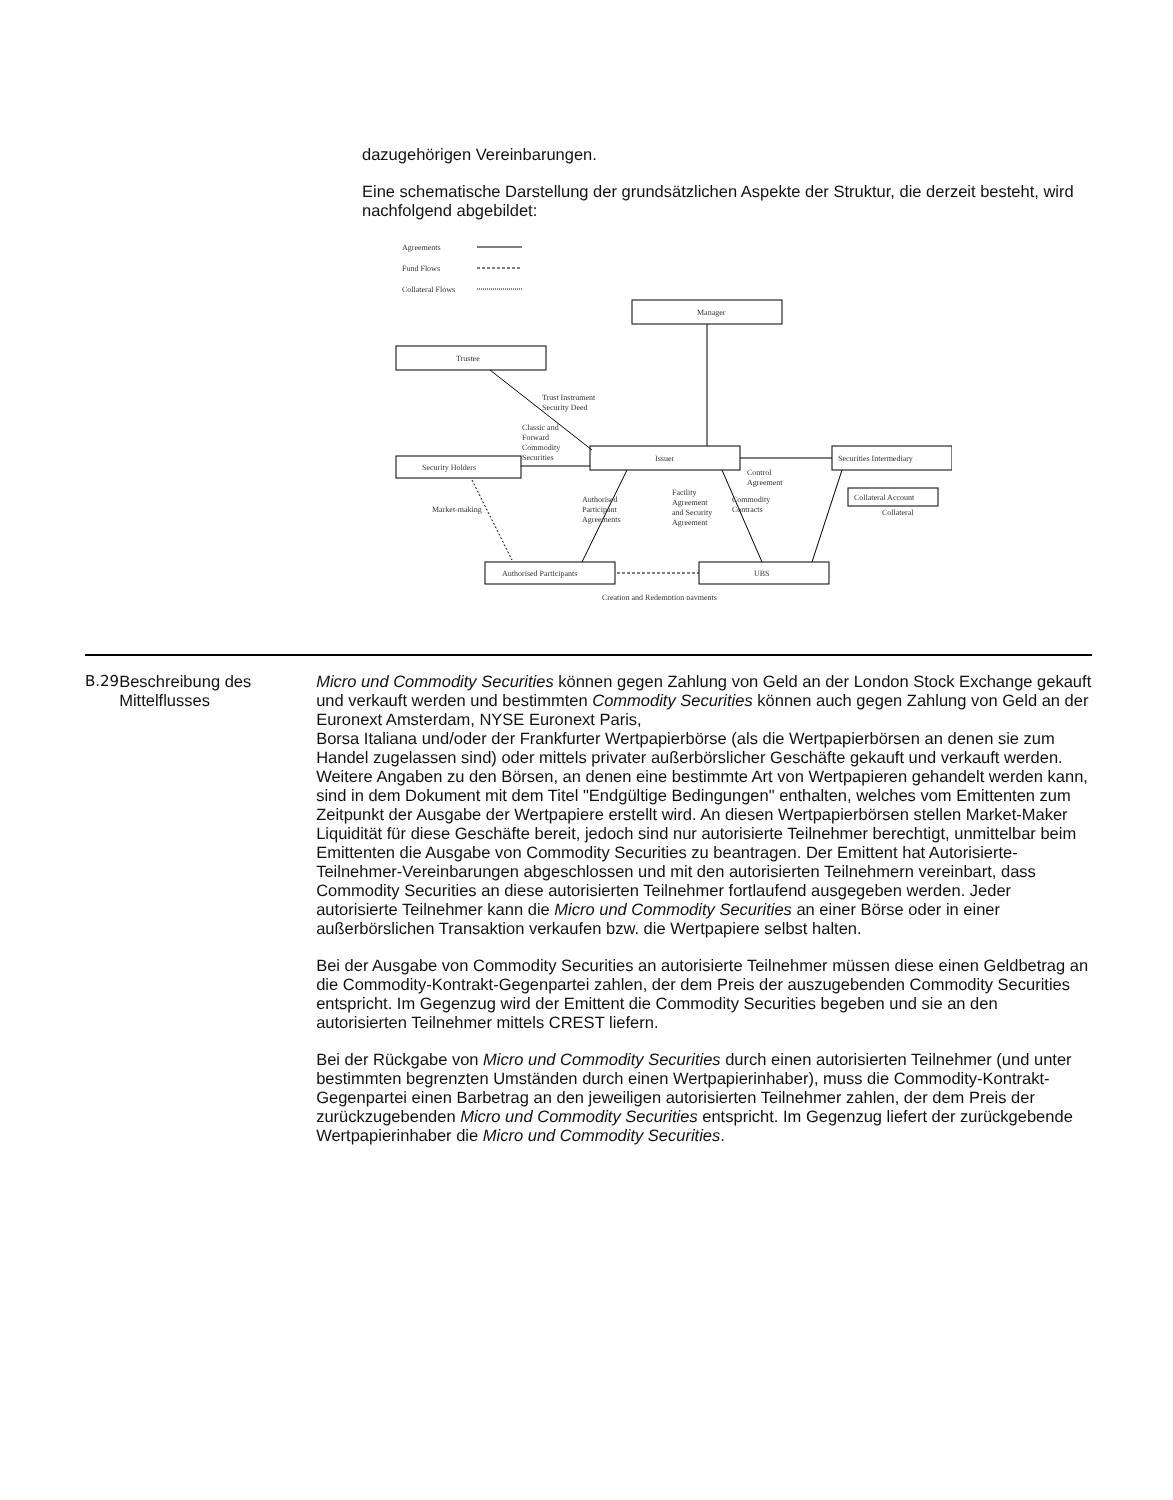dazugehörigen Vereinbarungen.
Eine schematische Darstellung der grundsätzlichen Aspekte der Struktur, die derzeit besteht, wird nachfolgend abgebildet:
Agreements
Fund Flows
Collateral Flows
Manager
Trustee
Security Holders
Issuer
Securities Intermediary
Authorised Participants
UBS
Collateral Account
Trust Instrument
Security Deed
Classic and
Forward
Commodity
Securities
Control
Agreement
Market-making
Authorised
Participant
Agreements
Facility
Agreement
and Security
Agreement
Commodity
Contracts
Collateral
Creation and Redemption payments
| B.29 | Beschreibung des Mittelflusses | Micro und Commodity Securities können gegen Zahlung von Geld an der London Stock Exchange gekauft und verkauft werden und bestimmten Commodity Securities können auch gegen Zahlung von Geld an der Euronext Amsterdam, NYSE Euronext Paris, Borsa Italiana und/oder der Frankfurter Wertpapierbörse (als die Wertpapierbörsen an denen sie zum Handel zugelassen sind) oder mittels privater außerbörslicher Geschäfte gekauft und verkauft werden. Weitere Angaben zu den Börsen, an denen eine bestimmte Art von Wertpapieren gehandelt werden kann, sind in dem Dokument mit dem Titel "Endgültige Bedingungen" enthalten, welches vom Emittenten zum Zeitpunkt der Ausgabe der Wertpapiere erstellt wird. An diesen Wertpapierbörsen stellen Market-Maker Liquidität für diese Geschäfte bereit, jedoch sind nur autorisierte Teilnehmer berechtigt, unmittelbar beim Emittenten die Ausgabe von Commodity Securities zu beantragen. Der Emittent hat Autorisierte-Teilnehmer-Vereinbarungen abgeschlossen und mit den autorisierten Teilnehmern vereinbart, dass Commodity Securities an diese autorisierten Teilnehmer fortlaufend ausgegeben werden. Jeder autorisierte Teilnehmer kann die Micro und Commodity Securities an einer Börse oder in einer außerbörslichen Transaktion verkaufen bzw. die Wertpapiere selbst halten. Bei der Ausgabe von Commodity Securities an autorisierte Teilnehmer müssen diese einen Geldbetrag an die Commodity-Kontrakt-Gegenpartei zahlen, der dem Preis der auszugebenden Commodity Securities entspricht. Im Gegenzug wird der Emittent die Commodity Securities begeben und sie an den autorisierten Teilnehmer mittels CREST liefern. Bei der Rückgabe von Micro und Commodity Securities durch einen autorisierten Teilnehmer (und unter bestimmten begrenzten Umständen durch einen Wertpapierinhaber), muss die Commodity-Kontrakt-Gegenpartei einen Barbetrag an den jeweiligen autorisierten Teilnehmer zahlen, der dem Preis der zurückzugebenden Micro und Commodity Securities entspricht. Im Gegenzug liefert der zurückgebende Wertpapierinhaber die Micro und Commodity Securities . |